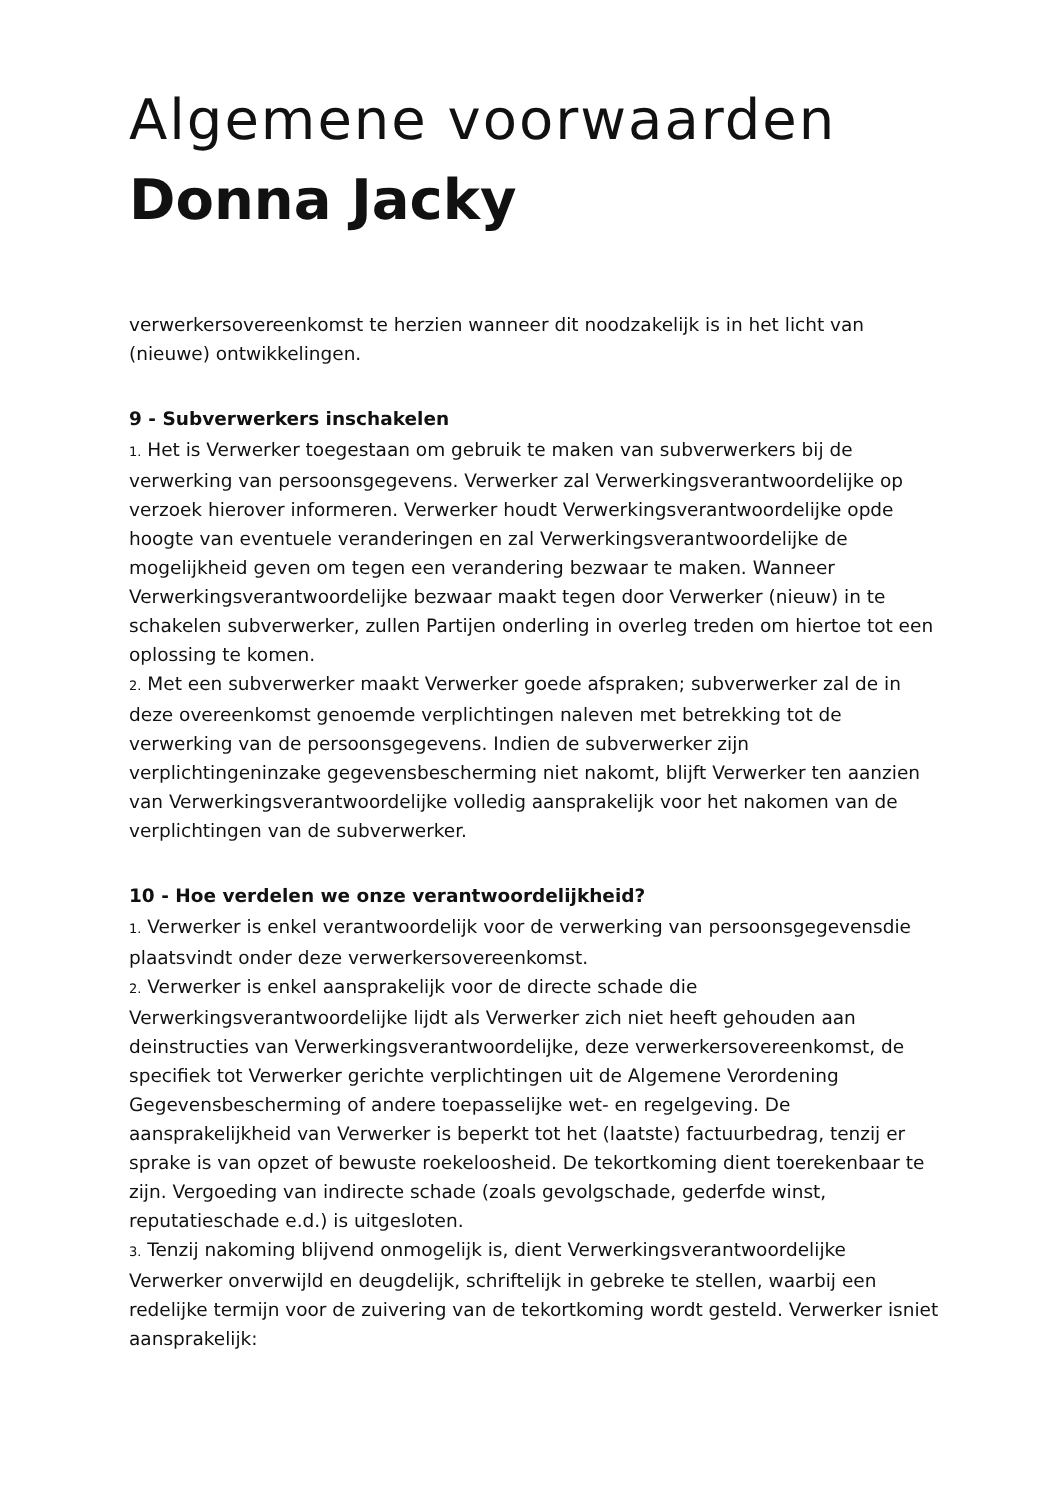Algemene voorwaarden
Donna Jacky
verwerkersovereenkomst te herzien wanneer dit noodzakelijk is in het licht van (nieuwe) ontwikkelingen.
9 - Subverwerkers inschakelen
1. Het is Verwerker toegestaan om gebruik te maken van subverwerkers bij de verwerking van persoonsgegevens. Verwerker zal Verwerkingsverantwoordelijke op verzoek hierover informeren. Verwerker houdt Verwerkingsverantwoordelijke opde hoogte van eventuele veranderingen en zal Verwerkingsverantwoordelijke de mogelijkheid geven om tegen een verandering bezwaar te maken. Wanneer Verwerkingsverantwoordelijke bezwaar maakt tegen door Verwerker (nieuw) in te schakelen subverwerker, zullen Partijen onderling in overleg treden om hiertoe tot een oplossing te komen.
2. Met een subverwerker maakt Verwerker goede afspraken; subverwerker zal de in deze overeenkomst genoemde verplichtingen naleven met betrekking tot de verwerking van de persoonsgegevens. Indien de subverwerker zijn verplichtingeninzake gegevensbescherming niet nakomt, blijft Verwerker ten aanzien van Verwerkingsverantwoordelijke volledig aansprakelijk voor het nakomen van de verplichtingen van de subverwerker.
10 - Hoe verdelen we onze verantwoordelijkheid?
1. Verwerker is enkel verantwoordelijk voor de verwerking van persoonsgegevensdie plaatsvindt onder deze verwerkersovereenkomst.
2. Verwerker is enkel aansprakelijk voor de directe schade die Verwerkingsverantwoordelijke lijdt als Verwerker zich niet heeft gehouden aan deinstructies van Verwerkingsverantwoordelijke, deze verwerkersovereenkomst, de specifiek tot Verwerker gerichte verplichtingen uit de Algemene Verordening Gegevensbescherming of andere toepasselijke wet- en regelgeving. De aansprakelijkheid van Verwerker is beperkt tot het (laatste) factuurbedrag, tenzij er sprake is van opzet of bewuste roekeloosheid. De tekortkoming dient toerekenbaar te zijn. Vergoeding van indirecte schade (zoals gevolgschade, gederfde winst, reputatieschade e.d.) is uitgesloten.
3. Tenzij nakoming blijvend onmogelijk is, dient Verwerkingsverantwoordelijke Verwerker onverwijld en deugdelijk, schriftelijk in gebreke te stellen, waarbij een redelijke termijn voor de zuivering van de tekortkoming wordt gesteld. Verwerker isniet aansprakelijk: